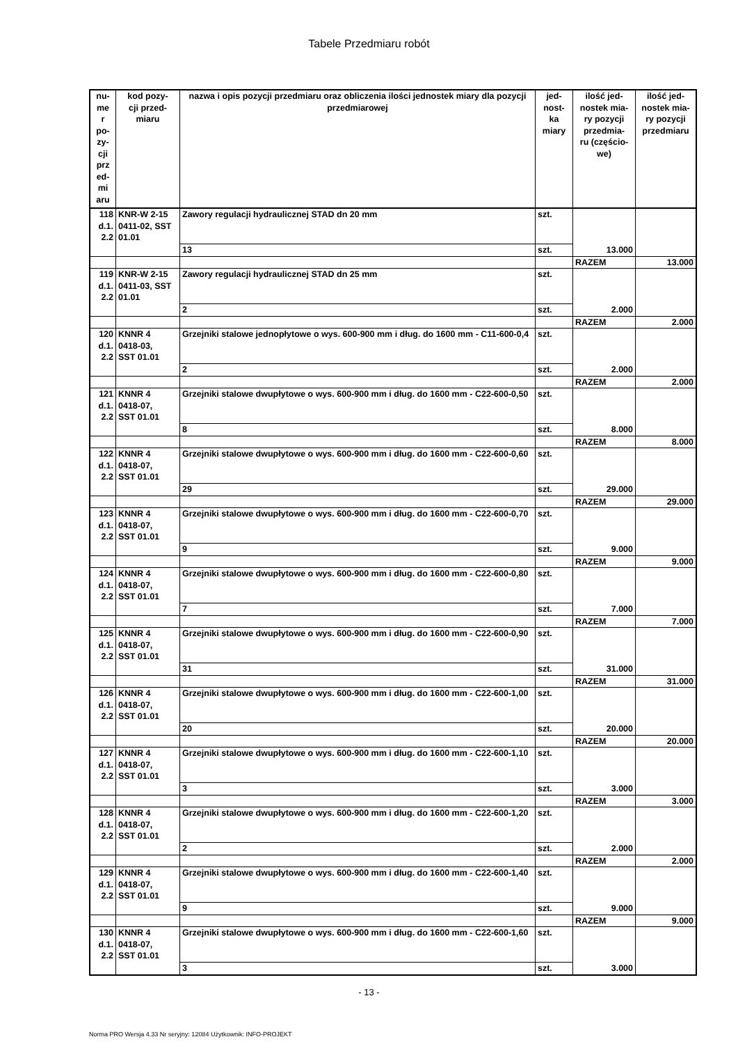Tabele Przedmiaru robót
| nu- me r po- zy- cji prz ed- mi aru | kod pozy- cji przed- miaru | nazwa i opis pozycji przedmiaru oraz obliczenia ilości jednostek miary dla pozycji przedmiarowej | jed- nost- ka miary | ilość jed- nostek mia- ry pozycji przedmia- ru (częścio- we) | ilość jed- nostek mia- ry pozycji przedmiaru |
| --- | --- | --- | --- | --- | --- |
| 118 d.1. 2.2 | KNR-W 2-15 0411-02, SST 01.01 | Zawory regulacji hydraulicznej STAD dn 20 mm | szt. | 13.000 | |
| | | 13 | szt. | | |
| | | | | RAZEM | 13.000 |
| 119 d.1. 2.2 | KNR-W 2-15 0411-03, SST 01.01 | Zawory regulacji hydraulicznej STAD dn 25 mm | szt. | 2.000 | |
| | | 2 | szt. | | |
| | | | | RAZEM | 2.000 |
| 120 d.1. 2.2 | KNNR 4 0418-03, SST 01.01 | Grzejniki stalowe jednopłytowe o wys. 600-900 mm i dług. do 1600 mm - C11-600-0,4 | szt. | 2.000 | |
| | | 2 | szt. | | |
| | | | | RAZEM | 2.000 |
| 121 d.1. 2.2 | KNNR 4 0418-07, SST 01.01 | Grzejniki stalowe dwupłytowe o wys. 600-900 mm i dług. do 1600 mm - C22-600-0,50 | szt. | 8.000 | |
| | | 8 | szt. | | |
| | | | | RAZEM | 8.000 |
| 122 d.1. 2.2 | KNNR 4 0418-07, SST 01.01 | Grzejniki stalowe dwupłytowe o wys. 600-900 mm i dług. do 1600 mm - C22-600-0,60 | szt. | 29.000 | |
| | | 29 | szt. | | |
| | | | | RAZEM | 29.000 |
| 123 d.1. 2.2 | KNNR 4 0418-07, SST 01.01 | Grzejniki stalowe dwupłytowe o wys. 600-900 mm i dług. do 1600 mm - C22-600-0,70 | szt. | 9.000 | |
| | | 9 | szt. | | |
| | | | | RAZEM | 9.000 |
| 124 d.1. 2.2 | KNNR 4 0418-07, SST 01.01 | Grzejniki stalowe dwupłytowe o wys. 600-900 mm i dług. do 1600 mm - C22-600-0,80 | szt. | 7.000 | |
| | | 7 | szt. | | |
| | | | | RAZEM | 7.000 |
| 125 d.1. 2.2 | KNNR 4 0418-07, SST 01.01 | Grzejniki stalowe dwupłytowe o wys. 600-900 mm i dług. do 1600 mm - C22-600-0,90 | szt. | 31.000 | |
| | | 31 | szt. | | |
| | | | | RAZEM | 31.000 |
| 126 d.1. 2.2 | KNNR 4 0418-07, SST 01.01 | Grzejniki stalowe dwupłytowe o wys. 600-900 mm i dług. do 1600 mm - C22-600-1,00 | szt. | 20.000 | |
| | | 20 | szt. | | |
| | | | | RAZEM | 20.000 |
| 127 d.1. 2.2 | KNNR 4 0418-07, SST 01.01 | Grzejniki stalowe dwupłytowe o wys. 600-900 mm i dług. do 1600 mm - C22-600-1,10 | szt. | 3.000 | |
| | | 3 | szt. | | |
| | | | | RAZEM | 3.000 |
| 128 d.1. 2.2 | KNNR 4 0418-07, SST 01.01 | Grzejniki stalowe dwupłytowe o wys. 600-900 mm i dług. do 1600 mm - C22-600-1,20 | szt. | 2.000 | |
| | | 2 | szt. | | |
| | | | | RAZEM | 2.000 |
| 129 d.1. 2.2 | KNNR 4 0418-07, SST 01.01 | Grzejniki stalowe dwupłytowe o wys. 600-900 mm i dług. do 1600 mm - C22-600-1,40 | szt. | 9.000 | |
| | | 9 | szt. | | |
| | | | | RAZEM | 9.000 |
| 130 d.1. 2.2 | KNNR 4 0418-07, SST 01.01 | Grzejniki stalowe dwupłytowe o wys. 600-900 mm i dług. do 1600 mm - C22-600-1,60 | szt. | 3.000 | |
| | | 3 | szt. | | |
- 13 -
Norma PRO Wersja 4.33 Nr seryjny: 12084 Użytkownik: INFO-PROJEKT